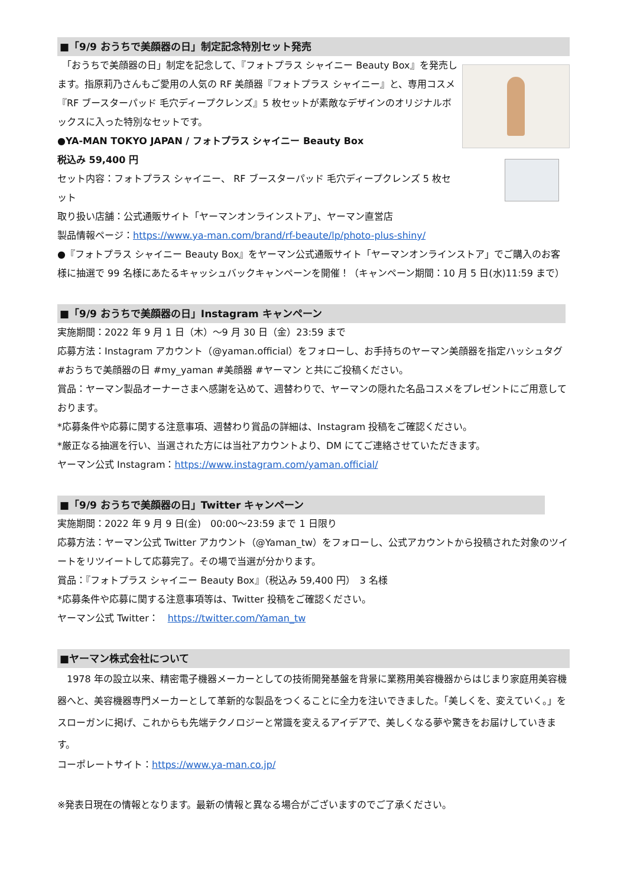■「9/9 おうちで美顔器の日」制定記念特別セット発売
　「おうちで美顔器の日」制定を記念して、『フォトプラス シャイニー Beauty Box』を発売します。指原莉乃さんもご愛用の人気の RF 美顔器『フォトプラス シャイニー』と、専用コスメ『RF ブースターパッド 毛穴ディープクレンズ』5 枚セットが素敵なデザインのオリジナルボックスに入った特別なセットです。
●YA-MAN TOKYO JAPAN / フォトプラス シャイニー Beauty Box
税込み 59,400 円
セット内容：フォトプラス シャイニー、 RF ブースターパッド 毛穴ディープクレンズ 5 枚セット
取り扱い店舗：公式通販サイト「ヤーマンオンラインストア」、ヤーマン直営店
製品情報ページ：https://www.ya-man.com/brand/rf-beaute/lp/photo-plus-shiny/
●『フォトプラス シャイニー Beauty Box』をヤーマン公式通販サイト「ヤーマンオンラインストア」でご購入のお客様に抽選で 99 名様にあたるキャッシュバックキャンペーンを開催！（キャンペーン期間：10 月 5 日(水)11:59 まで）
■「9/9 おうちで美顔器の日」Instagram キャンペーン
実施期間：2022 年 9 月 1 日（木）～9 月 30 日（金）23:59 まで
応募方法：Instagram アカウント（@yaman.official）をフォローし、お手持ちのヤーマン美顔器を指定ハッシュタグ #おうちで美顔器の日 #my_yaman #美顔器 #ヤーマン と共にご投稿ください。
賞品：ヤーマン製品オーナーさまへ感謝を込めて、週替わりで、ヤーマンの隠れた名品コスメをプレゼントにご用意しております。
*応募条件や応募に関する注意事項、週替わり賞品の詳細は、Instagram 投稿をご確認ください。
*厳正なる抽選を行い、当選された方には当社アカウントより、DM にてご連絡させていただきます。
ヤーマン公式 Instagram：https://www.instagram.com/yaman.official/
■「9/9 おうちで美顔器の日」Twitter キャンペーン
実施期間：2022 年 9 月 9 日(金)　00:00～23:59 まで 1 日限り
応募方法：ヤーマン公式 Twitter アカウント（@Yaman_tw）をフォローし、公式アカウントから投稿された対象のツイートをリツイートして応募完了。その場で当選が分かります。
賞品：『フォトプラス シャイニー Beauty Box』（税込み 59,400 円）　3 名様
*応募条件や応募に関する注意事項等は、Twitter 投稿をご確認ください。
ヤーマン公式 Twitter：　https://twitter.com/Yaman_tw
■ヤーマン株式会社について
　1978 年の設立以来、精密電子機器メーカーとしての技術開発基盤を背景に業務用美容機器からはじまり家庭用美容機器へと、美容機器専門メーカーとして革新的な製品をつくることに全力を注いできました。「美しくを、変えていく。」をスローガンに掲げ、これからも先端テクノロジーと常識を変えるアイデアで、美しくなる夢や驚きをお届けしていきます。
コーポレートサイト：https://www.ya-man.co.jp/
※発表日現在の情報となります。最新の情報と異なる場合がございますのでご了承ください。